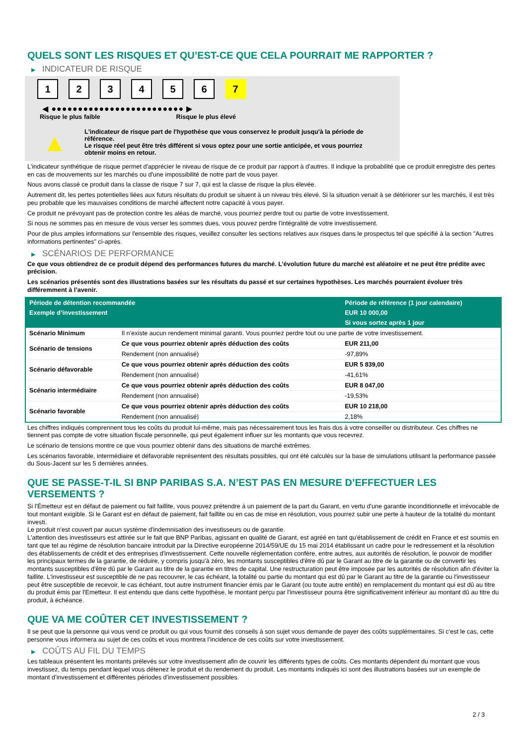QUELS SONT LES RISQUES ET QU’EST-CE QUE CELA POURRAIT ME RAPPORTER ?
▶ INDICATEUR DE RISQUE
1 2 3 4 5 6 7
◀ ●●●●●●●●●●●●●●●●●●●●●●●●● ▶
Risque le plus faible Risque le plus élevé
▲
L'indicateur de risque part de l'hypothèse que vous conservez le produit jusqu'à la période de référence.
Le risque réel peut être très différent si vous optez pour une sortie anticipée, et vous pourriez obtenir moins en retour.
L'indicateur synthétique de risque permet d'apprécier le niveau de risque de ce produit par rapport à d'autres. Il indique la probabilité que ce produit enregistre des pertes en cas de mouvements sur les marchés ou d'une impossibilité de notre part de vous payer.
Nous avons classé ce produit dans la classe de risque 7 sur 7, qui est la classe de risque la plus élevée.
Autrement dit, les pertes potentielles liées aux futurs résultats du produit se situent à un niveau très élevé. Si la situation venait à se détériorer sur les marchés, il est très peu probable que les mauvaises conditions de marché affectent notre capacité à vous payer.
Ce produit ne prévoyant pas de protection contre les aléas de marché, vous pourriez perdre tout ou partie de votre investissement.
Si nous ne sommes pas en mesure de vous verser les sommes dues, vous pouvez perdre l'intégralité de votre investissement.
Pour de plus amples informations sur l'ensemble des risques, veuillez consulter les sections relatives aux risques dans le prospectus tel que spécifié à la section "Autres informations pertinentes" ci-après.
▶ SCÉNARIOS DE PERFORMANCE
Ce que vous obtiendrez de ce produit dépend des performances futures du marché. L’évolution future du marché est aléatoire et ne peut être prédite avec précision.
Les scénarios présentés sont des illustrations basées sur les résultats du passé et sur certaines hypothèses. Les marchés pourraient évoluer très différemment à l’avenir.
| Période de détention recommandée | | Période de référence (1 jour calendaire) |
| --- | --- | --- |
| Exemple d’investissement | | EUR 10 000,00 |
| | | Si vous sortez après 1 jour |
| Scénario Minimum | Il n’existe aucun rendement minimal garanti. Vous pourriez perdre tout ou une partie de votre investissement. | |
| Scénario de tensions | Ce que vous pourriez obtenir après déduction des coûts | EUR 211,00 |
| | Rendement (non annualisé) | -97,89% |
| Scénario défavorable | Ce que vous pourriez obtenir après déduction des coûts | EUR 5 839,00 |
| | Rendement (non annualisé) | -41,61% |
| Scénario intermédiaire | Ce que vous pourriez obtenir après déduction des coûts | EUR 8 047,00 |
| | Rendement (non annualisé) | -19,53% |
| Scénario favorable | Ce que vous pourriez obtenir après déduction des coûts | EUR 10 218,00 |
| | Rendement (non annualisé) | 2,18% |
Les chiffres indiqués comprennent tous les coûts du produit lui-même, mais pas nécessairement tous les frais dus à votre conseiller ou distributeur. Ces chiffres ne tiennent pas compte de votre situation fiscale personnelle, qui peut également influer sur les montants que vous recevrez.
Le scénario de tensions montre ce que vous pourriez obtenir dans des situations de marché extrêmes.
Les scénarios favorable, intermédiaire et défavorable représentent des résultats possibles, qui ont été calculés sur la base de simulations utilisant la performance passée du Sous-Jacent sur les 5 dernières années.
QUE SE PASSE-T-IL SI BNP PARIBAS S.A. N’EST PAS EN MESURE D’EFFECTUER LES VERSEMENTS ?
Si l'Émetteur est en défaut de paiement ou fait faillite, vous pouvez prétendre à un paiement de la part du Garant, en vertu d'une garantie inconditionnelle et irrévocable de tout montant exigible. Si le Garant est en défaut de paiement, fait faillite ou en cas de mise en résolution, vous pourrez subir une perte à hauteur de la totalité du montant investi.
Le produit n'est couvert par aucun système d'indemnisation des investisseurs ou de garantie.
L'attention des investisseurs est attirée sur le fait que BNP Paribas, agissant en qualité de Garant, est agréé en tant qu'établissement de crédit en France et est soumis en tant que tel au régime de résolution bancaire introduit par la Directive européenne 2014/59/UE du 15 mai 2014 établissant un cadre pour le redressement et la résolution des établissements de crédit et des entreprises d'investissement. Cette nouvelle réglementation confère, entre autres, aux autorités de résolution, le pouvoir de modifier les principaux termes de la garantie, de réduire, y compris jusqu'à zéro, les montants susceptibles d'être dû par le Garant au titre de la garantie ou de convertir les montants susceptibles d'être dû par le Garant au titre de la garantie en titres de capital. Une restructuration peut être imposée par les autorités de résolution afin d'éviter la faillite. L'investisseur est susceptible de ne pas recouvrer, le cas échéant, la totalité ou partie du montant qui est dû par le Garant au titre de la garantie ou l'investisseur peut être susceptible de recevoir, le cas échéant, tout autre instrument financier émis par le Garant (ou toute autre entité) en remplacement du montant qui est dû au titre du produit émis par l'Emetteur. Il est entendu que dans cette hypothèse, le montant perçu par l'investisseur pourra être significativement inférieur au montant dû au titre du produit, à échéance.
QUE VA ME COÛTER CET INVESTISSEMENT ?
Il se peut que la personne qui vous vend ce produit ou qui vous fournit des conseils à son sujet vous demande de payer des coûts supplémentaires. Si c’est le cas, cette personne vous informera au sujet de ces coûts et vous montrera l’incidence de ces coûts sur votre investissement.
▶ COÛTS AU FIL DU TEMPS
Les tableaux présentent les montants prélevés sur votre investissement afin de couvrir les différents types de coûts. Ces montants dépendent du montant que vous investissez, du temps pendant lequel vous détenez le produit et du rendement du produit. Les montants indiqués ici sont des illustrations basées sur un exemple de montant d’investissement et différentes périodes d’investissement possibles.
2 / 3